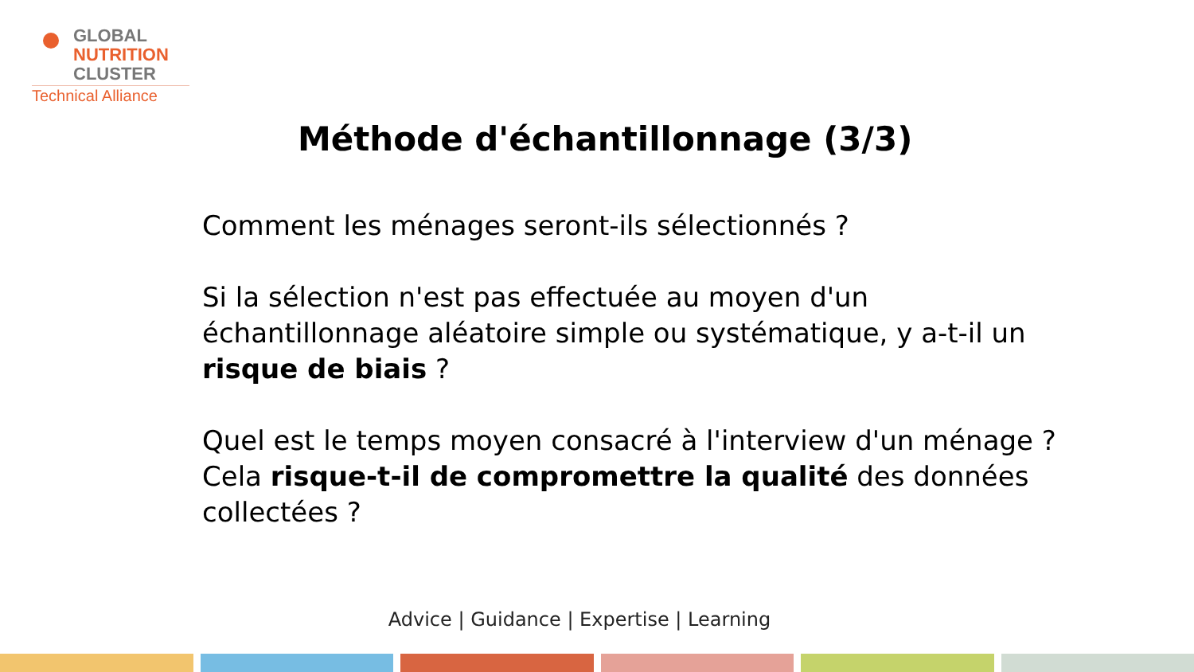GLOBAL
NUTRITION
CLUSTER
Technical Alliance
Méthode d'échantillonnage (3/3)
Comment les ménages seront-ils sélectionnés ?
Si la sélection n'est pas effectuée au moyen d'un échantillonnage aléatoire simple ou systématique, y a-t-il un risque de biais ?
Quel est le temps moyen consacré à l'interview d'un ménage ? Cela risque-t-il de compromettre la qualité des données collectées ?
Advice | Guidance | Expertise | Learning